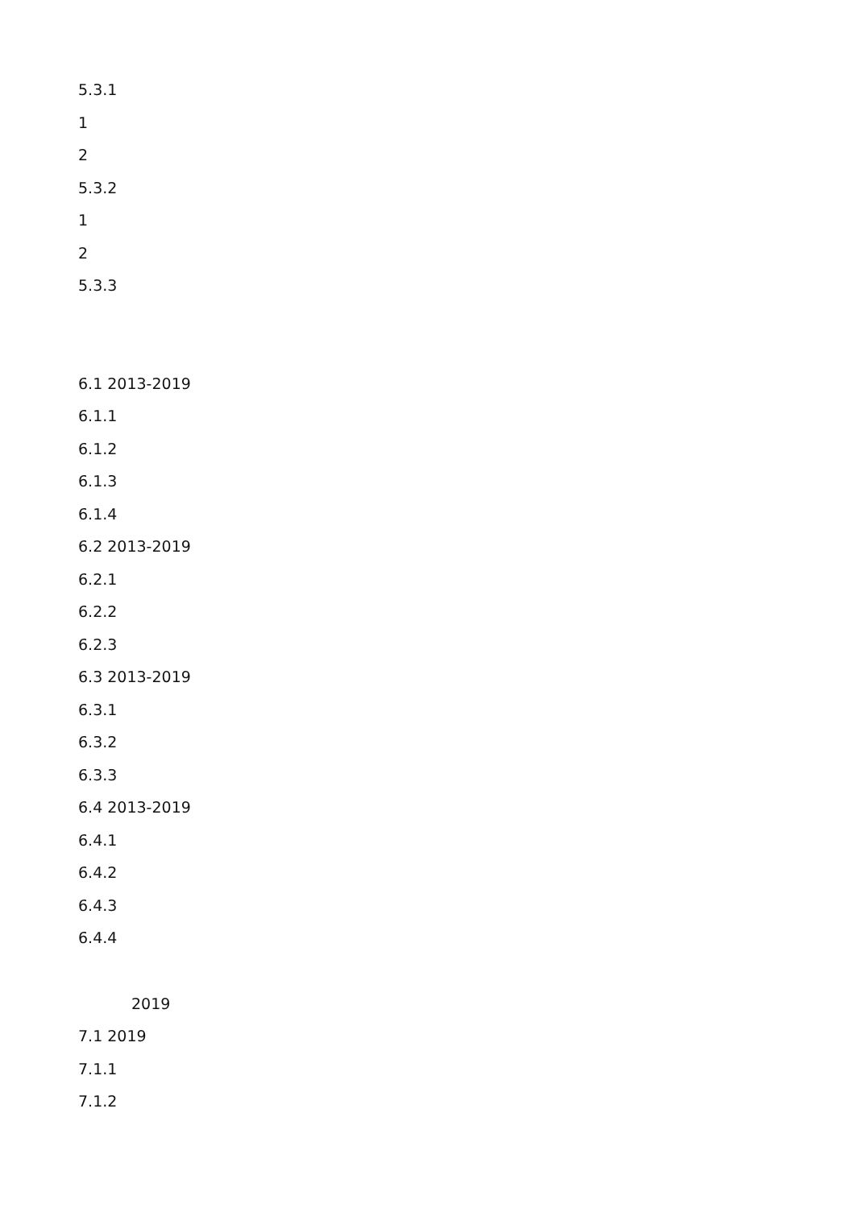5.3.1
1
2
5.3.2
1
2
5.3.3
6.1 2013-2019
6.1.1
6.1.2
6.1.3
6.1.4
6.2 2013-2019
6.2.1
6.2.2
6.2.3
6.3 2013-2019
6.3.1
6.3.2
6.3.3
6.4 2013-2019
6.4.1
6.4.2
6.4.3
6.4.4
2019
7.1 2019
7.1.1
7.1.2